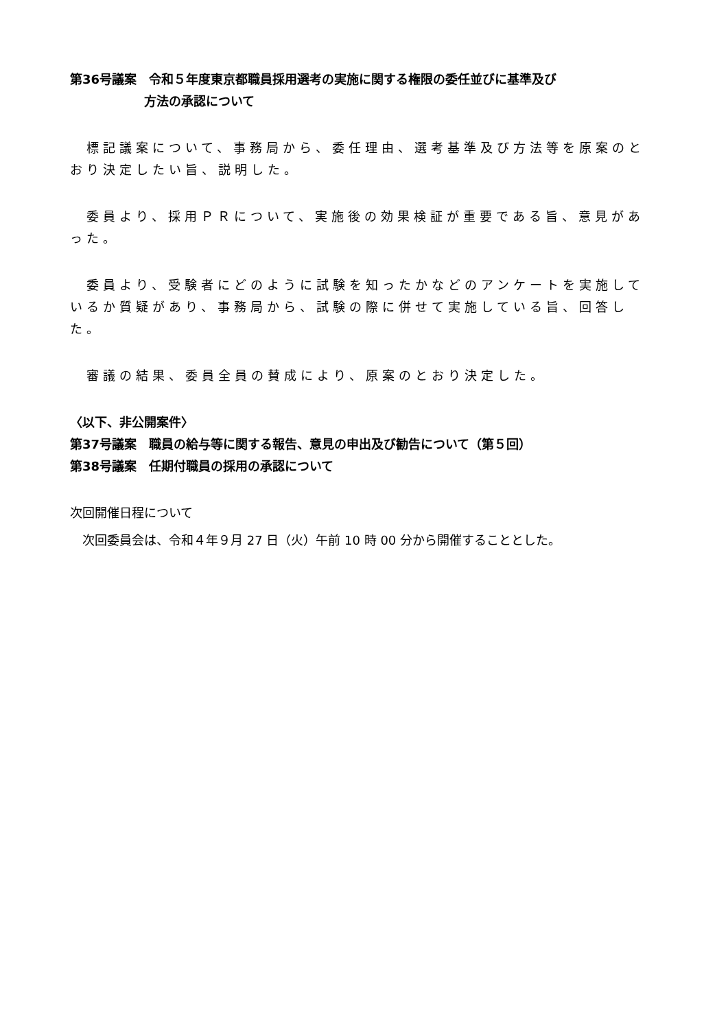第36号議案　令和５年度東京都職員採用選考の実施に関する権限の委任並びに基準及び
方法の承認について
　標記議案について、事務局から、委任理由、選考基準及び方法等を原案のとおり決定したい旨、説明した。
　委員より、採用ＰＲについて、実施後の効果検証が重要である旨、意見があった。
　委員より、受験者にどのように試験を知ったかなどのアンケートを実施しているか質疑があり、事務局から、試験の際に併せて実施している旨、回答した。
　審議の結果、委員全員の賛成により、原案のとおり決定した。
〈以下、非公開案件〉
第37号議案　職員の給与等に関する報告、意見の申出及び勧告について（第５回）
第38号議案　任期付職員の採用の承認について
次回開催日程について
　次回委員会は、令和４年９月 27 日（火）午前 10 時 00 分から開催することとした。